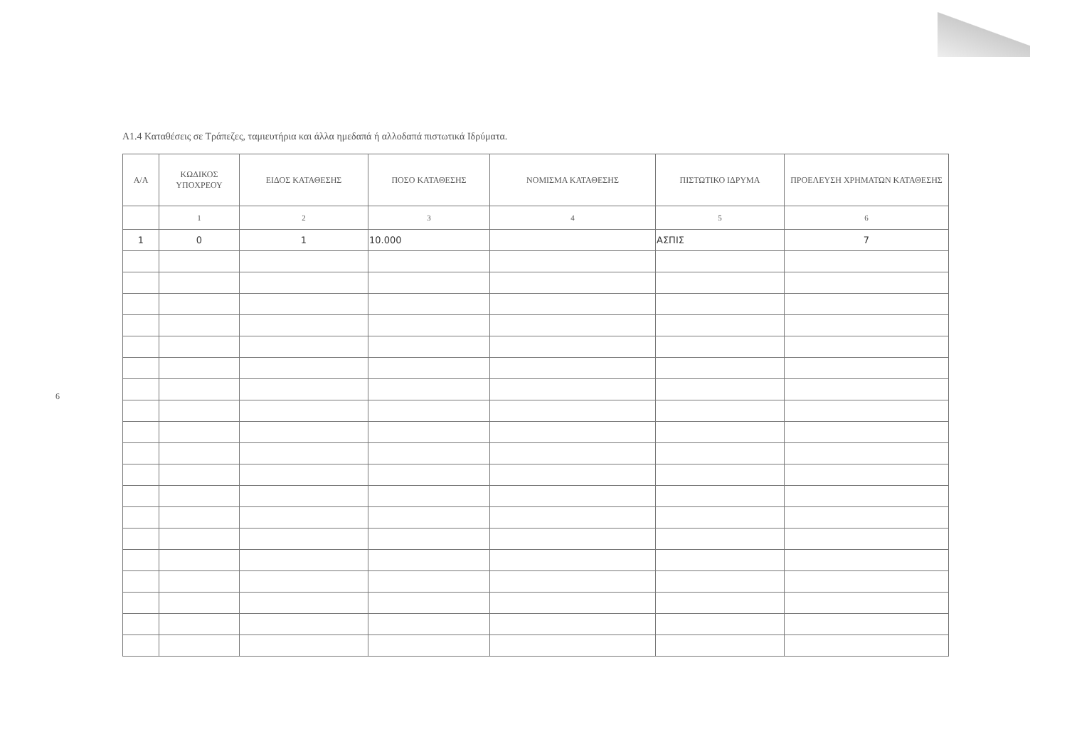6
Α1.4 Καταθέσεις σε Τράπεζες, ταμιευτήρια και άλλα ημεδαπά ή αλλοδαπά πιστωτικά Ιδρύματα.
| Α/Α | ΚΩΔΙΚΟΣ ΥΠΟΧΡΕΟΥ | ΕΙΔΟΣ ΚΑΤΑΘΕΣΗΣ | ΠΟΣΟ ΚΑΤΑΘΕΣΗΣ | ΝΟΜΙΣΜΑ ΚΑΤΑΘΕΣΗΣ | ΠΙΣΤΩΤΙΚΟ ΙΔΡΥΜΑ | ΠΡΟΕΛΕΥΣΗ ΧΡΗΜΑΤΩΝ ΚΑΤΑΘΕΣΗΣ |
| --- | --- | --- | --- | --- | --- | --- |
| | 1 | 2 | 3 | 4 | 5 | 6 |
| 1 | 0 | 1 | 10.000 | | ΑΣΠΙΣ | 7 |